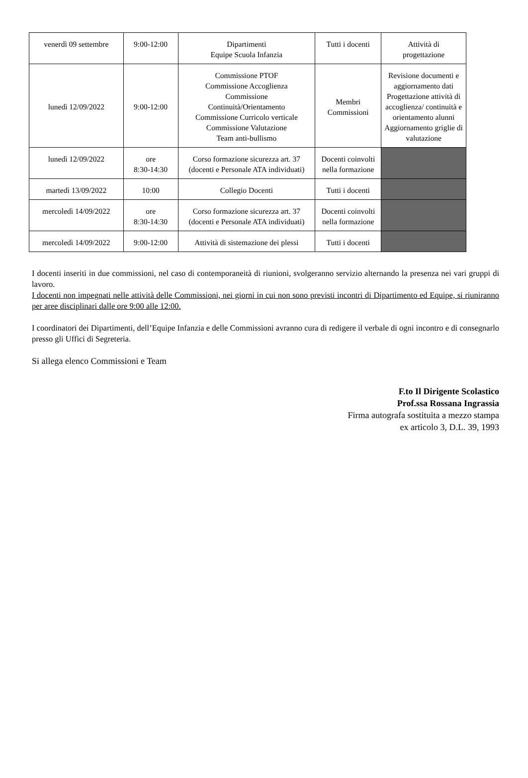| venerdì 09 settembre | 9:00-12:00 | Dipartimenti Equipe Scuola Infanzia | Tutti i docenti | Attività di progettazione |
| lunedì 12/09/2022 | 9:00-12:00 | Commissione PTOF Commissione Accoglienza Commissione Continuità/Orientamento Commissione Curricolo verticale Commissione Valutazione Team anti-bullismo | Membri Commissioni | Revisione documenti e aggiornamento dati Progettazione attività di accoglienza/ continuità e orientamento alunni Aggiornamento griglie di valutazione |
| lunedì 12/09/2022 | ore 8:30-14:30 | Corso formazione sicurezza art. 37 (docenti e Personale ATA individuati) | Docenti coinvolti nella formazione | |
| martedì 13/09/2022 | 10:00 | Collegio Docenti | Tutti i docenti | |
| mercoledì 14/09/2022 | ore 8:30-14:30 | Corso formazione sicurezza art. 37 (docenti e Personale ATA individuati) | Docenti coinvolti nella formazione | |
| mercoledì 14/09/2022 | 9:00-12:00 | Attività di sistemazione dei plessi | Tutti i docenti | |
I docenti inseriti in due commissioni, nel caso di contemporaneità di riunioni, svolgeranno servizio alternando la presenza nei vari gruppi di lavoro.
I docenti non impegnati nelle attività delle Commissioni, nei giorni in cui non sono previsti incontri di Dipartimento ed Equipe, si riuniranno per aree disciplinari dalle ore 9:00 alle 12:00.
I coordinatori dei Dipartimenti, dell’Equipe Infanzia e delle Commissioni avranno cura di redigere il verbale di ogni incontro e di consegnarlo presso gli Uffici di Segreteria.
Si allega elenco Commissioni e Team
F.to Il Dirigente Scolastico
Prof.ssa Rossana Ingrassia
Firma autografa sostituita a mezzo stampa
ex articolo 3, D.L. 39, 1993